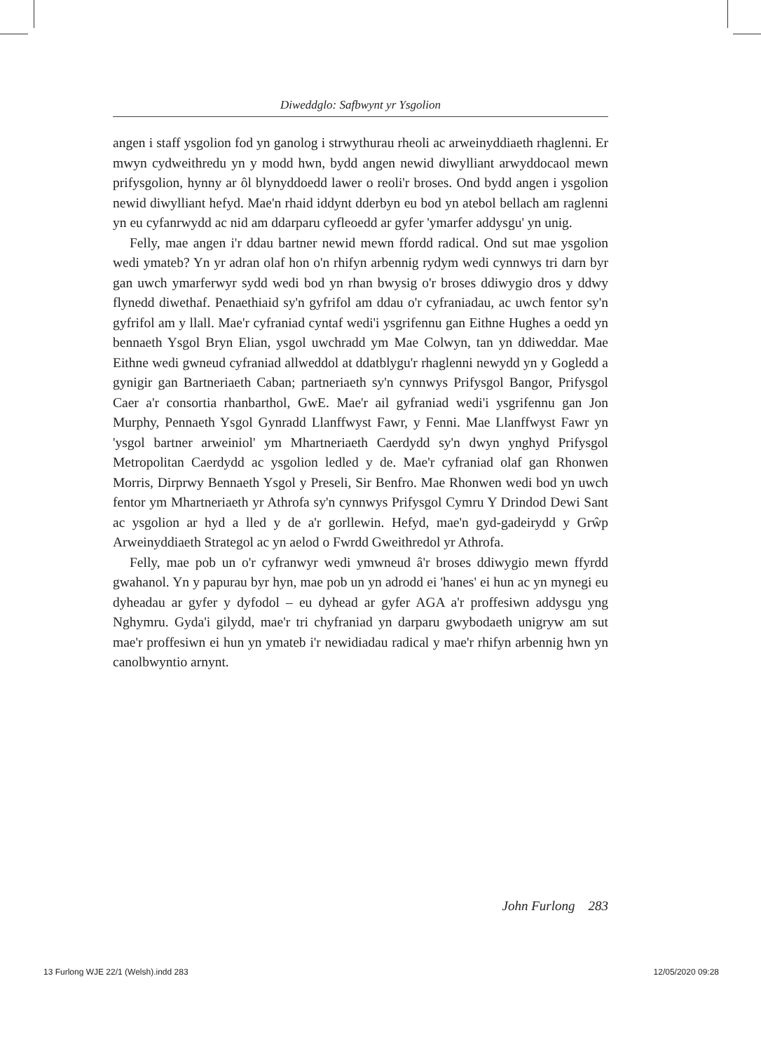Diweddglo: Safbwynt yr Ysgolion
angen i staff ysgolion fod yn ganolog i strwythurau rheoli ac arweinydd­iaeth rhaglenni. Er mwyn cydweithredu yn y modd hwn, bydd angen newid diwylliant arwyddocaol mewn prifysgolion, hynny ar ôl blynydd­oedd lawer o reoli'r broses. Ond bydd angen i ysgolion newid diwylliant hefyd. Mae'n rhaid iddynt dderbyn eu bod yn atebol bellach am raglenni yn eu cyfanrwydd ac nid am ddarparu cyfleoedd ar gyfer 'ymarfer addysgu' yn unig.
Felly, mae angen i'r ddau bartner newid mewn ffordd radical. Ond sut mae ysgolion wedi ymateb? Yn yr adran olaf hon o'n rhifyn arbennig rydym wedi cynnwys tri darn byr gan uwch ymarferwyr sydd wedi bod yn rhan bwysig o'r broses ddiwygio dros y ddwy flynedd diwethaf. Penaethiaid sy'n gyfrifol am ddau o'r cyfraniadau, ac uwch fentor sy'n gyfrifol am y llall. Mae'r cyfraniad cyntaf wedi'i ysgrifennu gan Eithne Hughes a oedd yn bennaeth Ysgol Bryn Elian, ysgol uwchradd ym Mae Colwyn, tan yn ddiweddar. Mae Eithne wedi gwneud cyfraniad allweddol at ddatblygu'r rhaglenni newydd yn y Gogledd a gynigir gan Bartneriaeth Caban; part­neriaeth sy'n cynnwys Prifysgol Bangor, Prifysgol Caer a'r consortia rhanbarthol, GwE. Mae'r ail gyfraniad wedi'i ysgrifennu gan Jon Murphy, Pennaeth Ysgol Gynradd Llanffwyst Fawr, y Fenni. Mae Llanffwyst Fawr yn 'ysgol bartner arweiniol' ym Mhartneriaeth Caerdydd sy'n dwyn ynghyd Prifysgol Metropolitan Caerdydd ac ysgolion ledled y de. Mae'r cyfraniad olaf gan Rhonwen Morris, Dirprwy Bennaeth Ysgol y Preseli, Sir Benfro. Mae Rhonwen wedi bod yn uwch fentor ym Mhartneriaeth yr Athrofa sy'n cynnwys Prifysgol Cymru Y Drindod Dewi Sant ac ysgolion ar hyd a lled y de a'r gorllewin. Hefyd, mae'n gyd-gadeirydd y Grŵp Arweinyddiaeth Strategol ac yn aelod o Fwrdd Gweithredol yr Athrofa.
Felly, mae pob un o'r cyfranwyr wedi ymwneud â'r broses ddiwygio mewn ffyrdd gwahanol. Yn y papurau byr hyn, mae pob un yn adrodd ei 'hanes' ei hun ac yn mynegi eu dyheadau ar gyfer y dyfodol – eu dyhead ar gyfer AGA a'r proffesiwn addysgu yng Nghymru. Gyda'i gilydd, mae'r tri chyfraniad yn darparu gwybodaeth unigryw am sut mae'r proffesiwn ei hun yn ymateb i'r newidiadau radical y mae'r rhifyn arbennig hwn yn canolbwyntio arnynt.
John Furlong 283
13 Furlong WJE 22/1 (Welsh).indd 283
12/05/2020 09:28